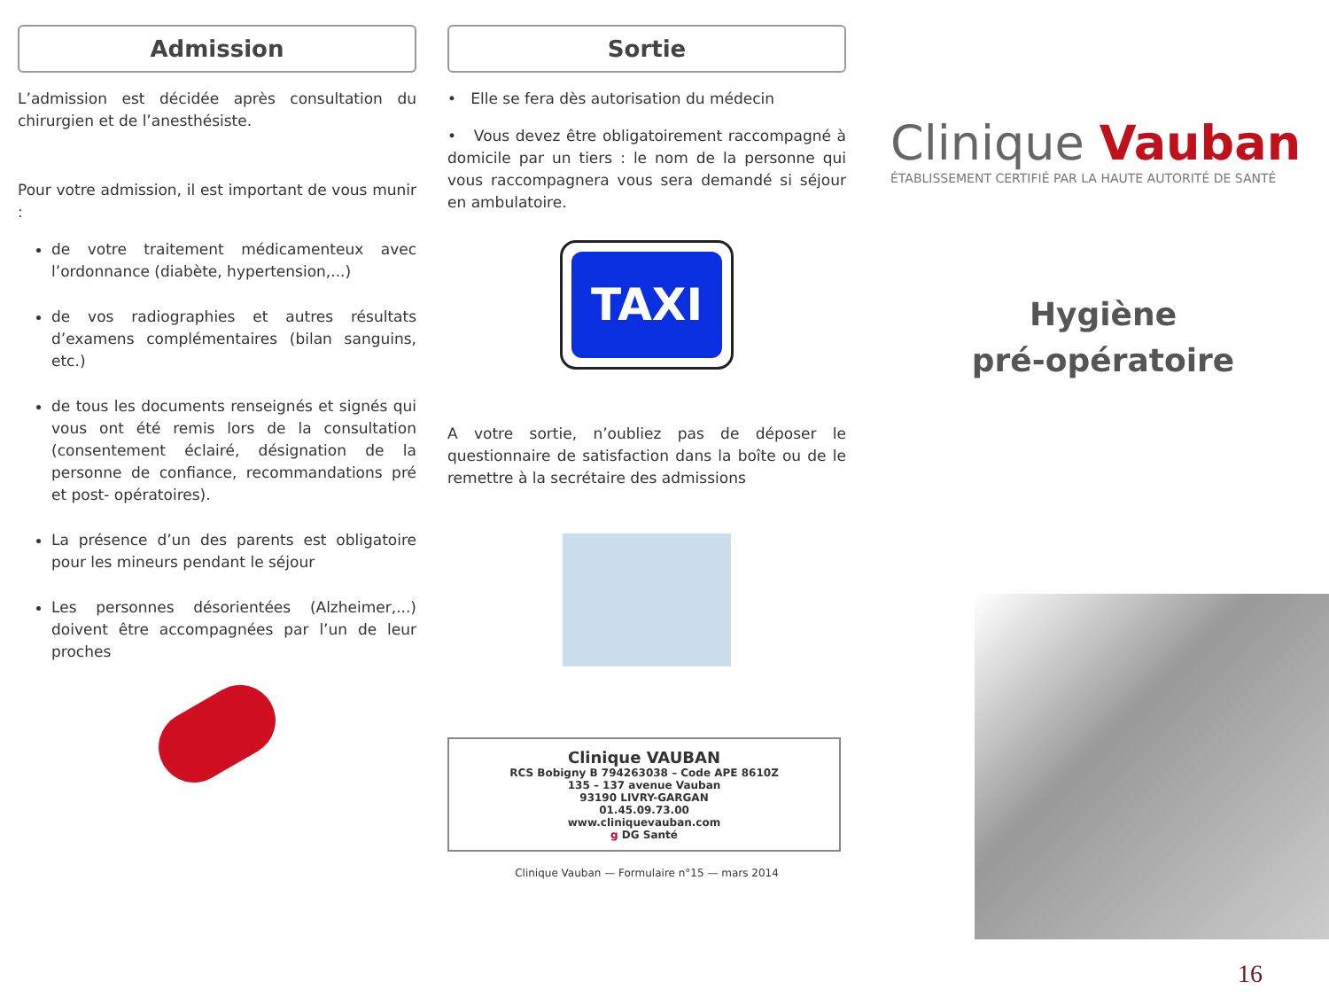Admission
L’admission est décidée après consultation du chirurgien et de l’anesthésiste.
Pour votre admission, il est important de vous munir :
de votre traitement médicamenteux avec l’ordonnance (diabète, hypertension,...)
de vos radiographies et autres résultats d’examens complémentaires (bilan sanguins, etc.)
de tous les documents renseignés et signés qui vous ont été remis lors de la consultation (consentement éclairé, désignation de la personne de confiance, recommandations pré et post- opératoires).
La présence d’un des parents est obligatoire pour les mineurs pendant le séjour
Les personnes désorientées (Alzheimer,...) doivent être accompagnées par l’un de leur proches
Sortie
• Elle se fera dès autorisation du médecin
• Vous devez être obligatoirement raccompagné à domicile par un tiers : le nom de la personne qui vous raccompagnera vous sera demandé si séjour en ambulatoire.
TAXI
A votre sortie, n’oubliez pas de déposer le questionnaire de satisfaction dans la boîte ou de le remettre à la secrétaire des admissions
Clinique VAUBAN
RCS Bobigny B 794263038 – Code APE 8610Z
135 – 137 avenue Vauban
93190 LIVRY-GARGAN
01.45.09.73.00
www.cliniquevauban.com
g DG Santé
Clinique Vauban — Formulaire n°15 — mars 2014
Clinique Vauban
ÉTABLISSEMENT CERTIFIÉ PAR LA HAUTE AUTORITÉ DE SANTÉ
Hygiène
pré-opératoire
16